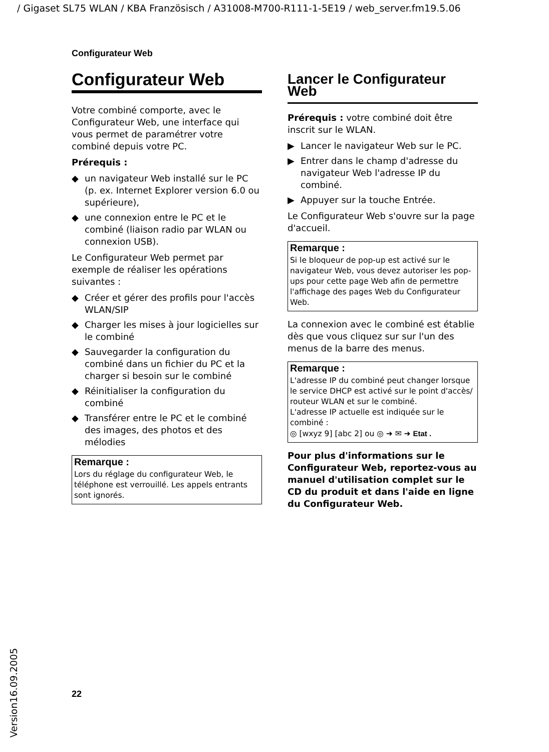/ Gigaset SL75 WLAN / KBA Französisch / A31008-M700-R111-1-5E19 / web_server.fm19.5.06
Configurateur Web
Configurateur Web
Votre combiné comporte, avec le Configurateur Web, une interface qui vous permet de paramétrer votre combiné depuis votre PC.
Prérequis :
◆ un navigateur Web installé sur le PC (p. ex. Internet Explorer version 6.0 ou supérieure),
◆ une connexion entre le PC et le combiné (liaison radio par WLAN ou connexion USB).
Le Configurateur Web permet par exemple de réaliser les opérations suivantes :
◆ Créer et gérer des profils pour l'accès WLAN/SIP
◆ Charger les mises à jour logicielles sur le combiné
◆ Sauvegarder la configuration du combiné dans un fichier du PC et la charger si besoin sur le combiné
◆ Réinitialiser la configuration du combiné
◆ Transférer entre le PC et le combiné des images, des photos et des mélodies
Remarque :
Lors du réglage du configurateur Web, le téléphone est verrouillé. Les appels entrants sont ignorés.
Lancer le Configurateur Web
Prérequis : votre combiné doit être inscrit sur le WLAN.
▶ Lancer le navigateur Web sur le PC.
▶ Entrer dans le champ d'adresse du navigateur Web l'adresse IP du combiné.
▶ Appuyer sur la touche Entrée.
Le Configurateur Web s'ouvre sur la page d'accueil.
Remarque :
Si le bloqueur de pop-up est activé sur le navigateur Web, vous devez autoriser les pop-ups pour cette page Web afin de permettre l'affichage des pages Web du Configurateur Web.
La connexion avec le combiné est établie dès que vous cliquez sur sur l'un des menus de la barre des menus.
Remarque :
L'adresse IP du combiné peut changer lorsque le service DHCP est activé sur le point d'accès/ routeur WLAN et sur le combiné.
L'adresse IP actuelle est indiquée sur le combiné :
◎ [wxyz 9] [abc 2] ou ◎ ➜ ✉ ➜ Etat .
Pour plus d'informations sur le Configurateur Web, reportez-vous au manuel d'utilisation complet sur le CD du produit et dans l'aide en ligne du Configurateur Web.
22
Version16.09.2005